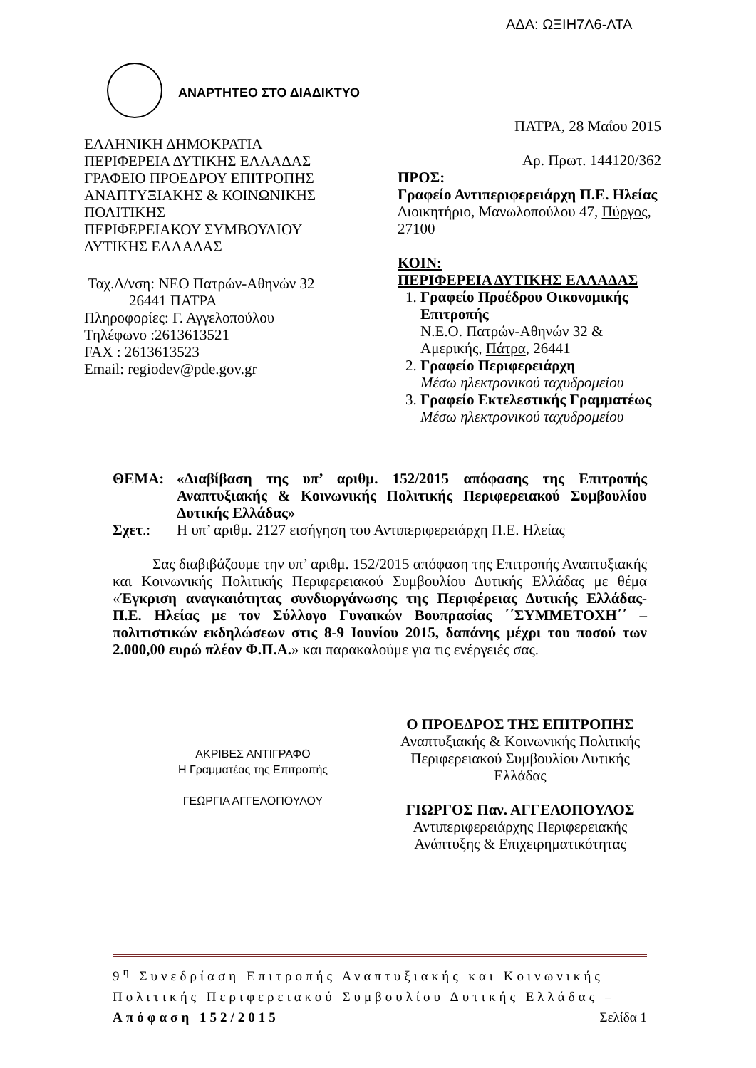ΑΔΑ: ΩΞΙΗ7Λ6-ΛΤΑ
ΑΝΑΡΤΗΤΕΟ ΣΤΟ ΔΙΑΔΙΚΤΥΟ
ΕΛΛΗΝΙΚΗ ΔΗΜΟΚΡΑΤΙΑ
ΠΕΡΙΦΕΡΕΙΑ ΔΥΤΙΚΗΣ ΕΛΛΑΔΑΣ
ΓΡΑΦΕΙΟ ΠΡΟΕΔΡΟΥ ΕΠΙΤΡΟΠΗΣ
ΑΝΑΠΤΥΞΙΑΚΗΣ & ΚΟΙΝΩΝΙΚΗΣ
ΠΟΛΙΤΙΚΗΣ
ΠΕΡΙΦΕΡΕΙΑΚΟΥ ΣΥΜΒΟΥΛΙΟΥ
ΔΥΤΙΚΗΣ ΕΛΛΑΔΑΣ
Ταχ.Δ/νση: ΝΕΟ Πατρών-Αθηνών 32
26441 ΠΑΤΡΑ
Πληροφορίες: Γ. Αγγελοπούλου
Τηλέφωνο :2613613521
FAX : 2613613523
Email: regiodev@pde.gov.gr
ΠΑΤΡΑ, 28 Μαΐου 2015
Αρ. Πρωτ. 144120/362
ΠΡΟΣ:
Γραφείο Αντιπεριφερειάρχη Π.Ε. Ηλείας
Διοικητήριο, Μανωλοπούλου 47, Πύργος, 27100
ΚΟΙΝ:
ΠΕΡΙΦΕΡΕΙΑ ΔΥΤΙΚΗΣ ΕΛΛΑΔΑΣ
1. Γραφείο Προέδρου Οικονομικής Επιτροπής
Ν.Ε.Ο. Πατρών-Αθηνών 32 & Αμερικής, Πάτρα, 26441
2. Γραφείο Περιφερειάρχη
Μέσω ηλεκτρονικού ταχυδρομείου
3. Γραφείο Εκτελεστικής Γραμματέως
Μέσω ηλεκτρονικού ταχυδρομείου
ΘΕΜΑ: «Διαβίβαση της υπ’ αριθμ. 152/2015 απόφασης της Επιτροπής Αναπτυξιακής & Κοινωνικής Πολιτικής Περιφερειακού Συμβουλίου Δυτικής Ελλάδας»
Σχετ.: Η υπ’ αριθμ. 2127 εισήγηση του Αντιπεριφερειάρχη Π.Ε. Ηλείας
Σας διαβιβάζουμε την υπ’ αριθμ. 152/2015 απόφαση της Επιτροπής Αναπτυξιακής και Κοινωνικής Πολιτικής Περιφερειακού Συμβουλίου Δυτικής Ελλάδας με θέμα «Έγκριση αναγκαιότητας συνδιοργάνωσης της Περιφέρειας Δυτικής Ελλάδας- Π.Ε. Ηλείας με τον Σύλλογο Γυναικών Βουπρασίας ΄΄ΣΥΜΜΕΤΟΧΗ΄΄ – πολιτιστικών εκδηλώσεων στις 8-9 Ιουνίου 2015, δαπάνης μέχρι του ποσού των 2.000,00 ευρώ πλέον Φ.Π.Α.» και παρακαλούμε για τις ενέργειές σας.
ΑΚΡΙΒΕΣ ΑΝΤΙΓΡΑΦΟ
Η Γραμματέας της Επιτροπής
ΓΕΩΡΓΙΑ ΑΓΓΕΛΟΠΟΥΛΟΥ
Ο ΠΡΟΕΔΡΟΣ ΤΗΣ ΕΠΙΤΡΟΠΗΣ
Αναπτυξιακής & Κοινωνικής Πολιτικής Περιφερειακού Συμβουλίου Δυτικής Ελλάδας
ΓΙΩΡΓΟΣ Παν. ΑΓΓΕΛΟΠΟΥΛΟΣ
Αντιπεριφερειάρχης Περιφερειακής Ανάπτυξης & Επιχειρηματικότητας
9<sup>η</sup> Συνεδρίαση Επιτροπής Αναπτυξιακής και Κοινωνικής Πολιτικής Περιφερειακού Συμβουλίου Δυτικής Ελλάδας – Απόφαση 152/2015 Σελίδα 1